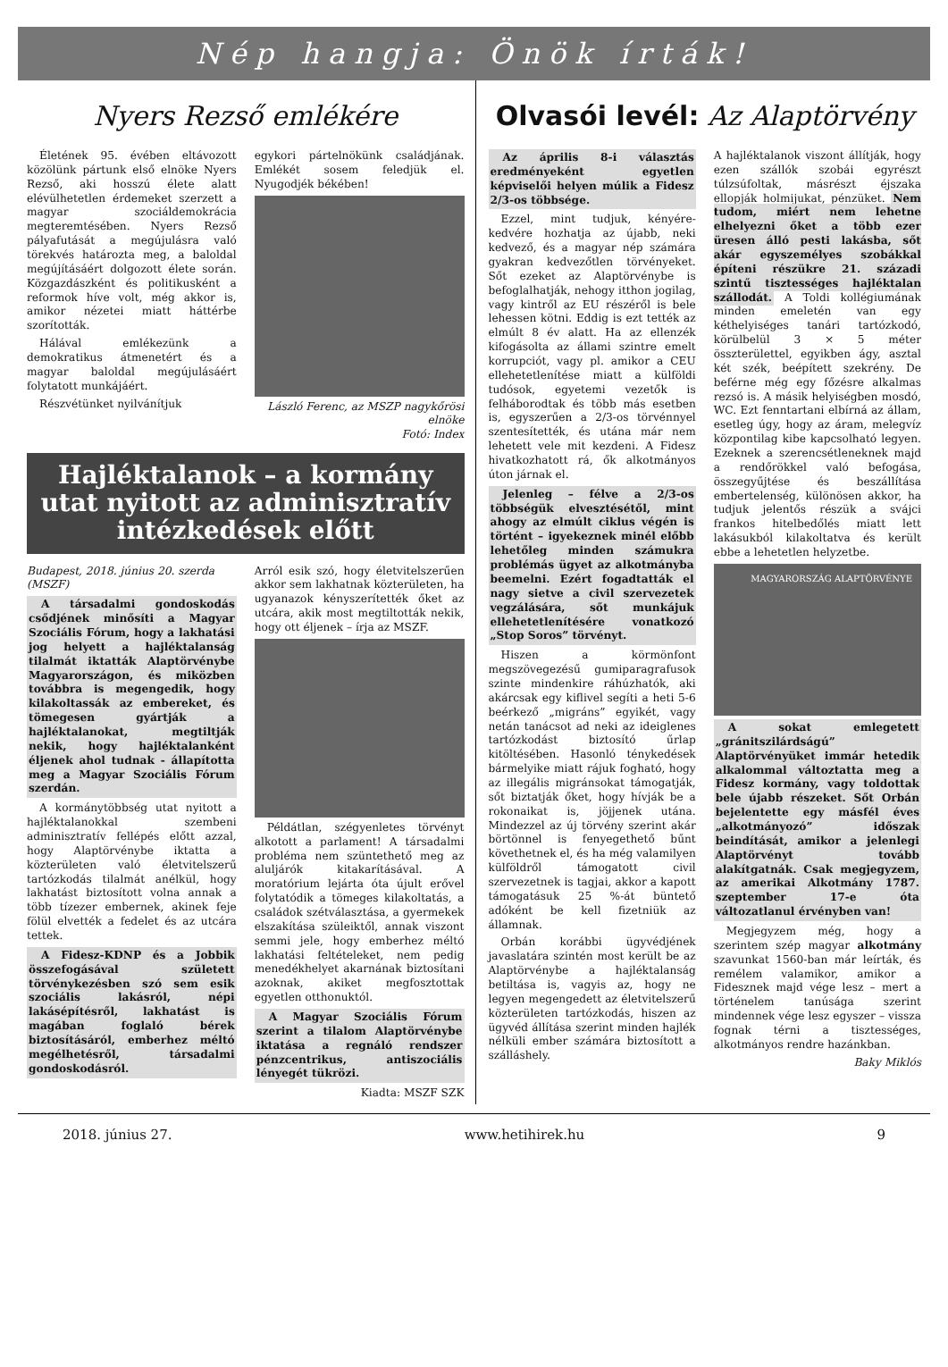Nép hangja: Önök írták!
Nyers Rezső emlékére
Életének 95. évében eltávozott közölünk pártunk első elnöke Nyers Rezső, aki hosszú élete alatt elévülhetetlen érdemeket szerzett a magyar szociáldemokrácia megteremtésében. Nyers Rezső pályafutását a megújulásra való törekvés határozta meg, a baloldal megújításáért dolgozott élete során. Közgazdászként és politikusként a reformok híve volt, még akkor is, amikor nézetei miatt háttérbe szorították.
Hálával emlékezünk a demokratikus átmenetért és a magyar baloldal megújulásáért folytatott munkájáért.
Részvétünket nyilvánítjuk
egykori pártelnökünk családjának. Emlékét sosem feledjük el. Nyugodjék békében!
László Ferenc, az MSZP nagykőrösi elnöke
Fotó: Index
Hajléktalanok – a kormány utat nyitott az adminisztratív intézkedések előtt
Budapest, 2018. június 20. szerda (MSZF)
A társadalmi gondoskodás csődjének minősíti a Magyar Szociális Fórum, hogy a lakhatási jog helyett a hajléktalanság tilalmát iktatták Alaptörvénybe Magyarországon, és miközben továbbra is megengedik, hogy kilakoltassák az embereket, és tömegesen gyártják a hajléktalanokat, megtiltják nekik, hogy hajléktalanként éljenek ahol tudnak - állapította meg a Magyar Szociális Fórum szerdán.
A kormánytöbbség utat nyitott a hajléktalanokkal szembeni adminisztratív fellépés előtt azzal, hogy Alaptörvénybe iktatta a közterületen való életvitelszerű tartózkodás tilalmát anélkül, hogy lakhatást biztosított volna annak a több tízezer embernek, akinek feje fölül elvették a fedelet és az utcára tettek.
A Fidesz-KDNP és a Jobbik összefogásával született törvénykezésben szó sem esik szociális lakásról, népi lakásépítésről, lakhatást is magában foglaló bérek biztosításáról, emberhez méltó megélhetésről, társadalmi gondoskodásról.
Arról esik szó, hogy életvitelszerűen akkor sem lakhatnak közterületen, ha ugyanazok kényszerítették őket az utcára, akik most megtiltották nekik, hogy ott éljenek – írja az MSZF.
Példátlan, szégyenletes törvényt alkotott a parlament! A társadalmi probléma nem szüntethető meg az aluljárók kitakarításával. A moratórium lejárta óta újult erővel folytatódik a tömeges kilakoltatás, a családok szétválasztása, a gyermekek elszakítása szüleiktől, annak viszont semmi jele, hogy emberhez méltó lakhatási feltételeket, nem pedig menedékhelyet akarnának biztosítani azoknak, akiket megfosztottak egyetlen otthonuktól.
A Magyar Szociális Fórum szerint a tilalom Alaptörvénybe iktatása a regnáló rendszer pénzcentrikus, antiszociális lényegét tükrözi.
Kiadta: MSZF SZK
Olvasói levél: Az Alaptörvény
Az április 8-i választás eredményeként egyetlen képviselői helyen múlik a Fidesz 2/3-os többsége.
Ezzel, mint tudjuk, kényére-kedvére hozhatja az újabb, neki kedvező, és a magyar nép számára gyakran kedvezőtlen törvényeket. Sőt ezeket az Alaptörvénybe is befoglalhatják, nehogy itthon jogilag, vagy kintről az EU részéről is bele lehessen kötni. Eddig is ezt tették az elmúlt 8 év alatt. Ha az ellenzék kifogásolta az állami szintre emelt korrupciót, vagy pl. amikor a CEU ellehetetlenítése miatt a külföldi tudósok, egyetemi vezetők is felháborodtak és több más esetben is, egyszerűen a 2/3-os törvénnyel szentesítették, és utána már nem lehetett vele mit kezdeni. A Fidesz hivatkozhatott rá, ők alkotmányos úton járnak el.
Jelenleg – félve a 2/3-os többségük elvesztésétől, mint ahogy az elmúlt ciklus végén is történt – igyekeznek minél előbb lehetőleg minden számukra problémás ügyet az alkotmányba beemelni. Ezért fogadtatták el nagy sietve a civil szervezetek vegzálására, sőt munkájuk ellehetetlenítésére vonatkozó „Stop Soros” törvényt.
Hiszen a körmönfont megszövegezésű gumiparagrafusok szinte mindenkire ráhúzhatók, aki akárcsak egy kiflivel segíti a heti 5-6 beérkező „migráns” egyikét, vagy netán tanácsot ad neki az ideiglenes tartózkodást biztosító űrlap kitöltésében. Hasonló ténykedések bármelyike miatt rájuk fogható, hogy az illegális migránsokat támogatják, sőt biztatják őket, hogy hívják be a rokonaikat is, jöjjenek utána. Mindezzel az új törvény szerint akár börtönnel is fenyegethető bűnt követhetnek el, és ha még valamilyen külföldről támogatott civil szervezetnek is tagjai, akkor a kapott támogatásuk 25 %-át büntető adóként be kell fizetniük az államnak.
Orbán korábbi ügyvédjének javaslatára szintén most került be az Alaptörvénybe a hajléktalanság betiltása is, vagyis az, hogy ne legyen megengedett az életvitelszerű közterületen tartózkodás, hiszen az ügyvéd állítása szerint minden hajlék nélküli ember számára biztosított a szálláshely.
A hajléktalanok viszont állítják, hogy ezen szállók szobái egyrészt túlzsúfoltak, másrészt éjszaka ellopják holmijukat, pénzüket. Nem tudom, miért nem lehetne elhelyezni őket a több ezer üresen álló pesti lakásba, sőt akár egyszemélyes szobákkal építeni részükre 21. századi szintű tisztességes hajléktalan szállodát. A Toldi kollégiumának minden emeletén van egy kéthelyiséges tanári tartózkodó, körülbelül 3 × 5 méter összterülettel, egyikben ágy, asztal két szék, beépített szekrény. De beférne még egy főzésre alkalmas rezsó is. A másik helyiségben mosdó, WC. Ezt fenntartani elbírná az állam, esetleg úgy, hogy az áram, melegvíz központilag kibe kapcsolható legyen. Ezeknek a szerencsétleneknek majd a rendőrökkel való befogása, összegyűjtése és beszállítása embertelenség, különösen akkor, ha tudjuk jelentős részük a svájci frankos hitelbedőlés miatt lett lakásukból kilakoltatva és került ebbe a lehetetlen helyzetbe.
MAGYARORSZÁG ALAPTÖRVÉNYE
A sokat emlegetett „gránitszilárdságú” Alaptörvényüket immár hetedik alkalommal változtatta meg a Fidesz kormány, vagy toldottak bele újabb részeket. Sőt Orbán bejelentette egy másfél éves „alkotmányozó” időszak beindítását, amikor a jelenlegi Alaptörvényt tovább alakítgatnák. Csak megjegyzem, az amerikai Alkotmány 1787. szeptember 17-e óta változatlanul érvényben van!
Megjegyzem még, hogy a szerintem szép magyar alkotmány szavunkat 1560-ban már leírták, és remélem valamikor, amikor a Fidesznek majd vége lesz – mert a történelem tanúsága szerint mindennek vége lesz egyszer – vissza fognak térni a tisztességes, alkotmányos rendre hazánkban.
Baky Miklós
2018. június 27. www.hetihirek.hu 9